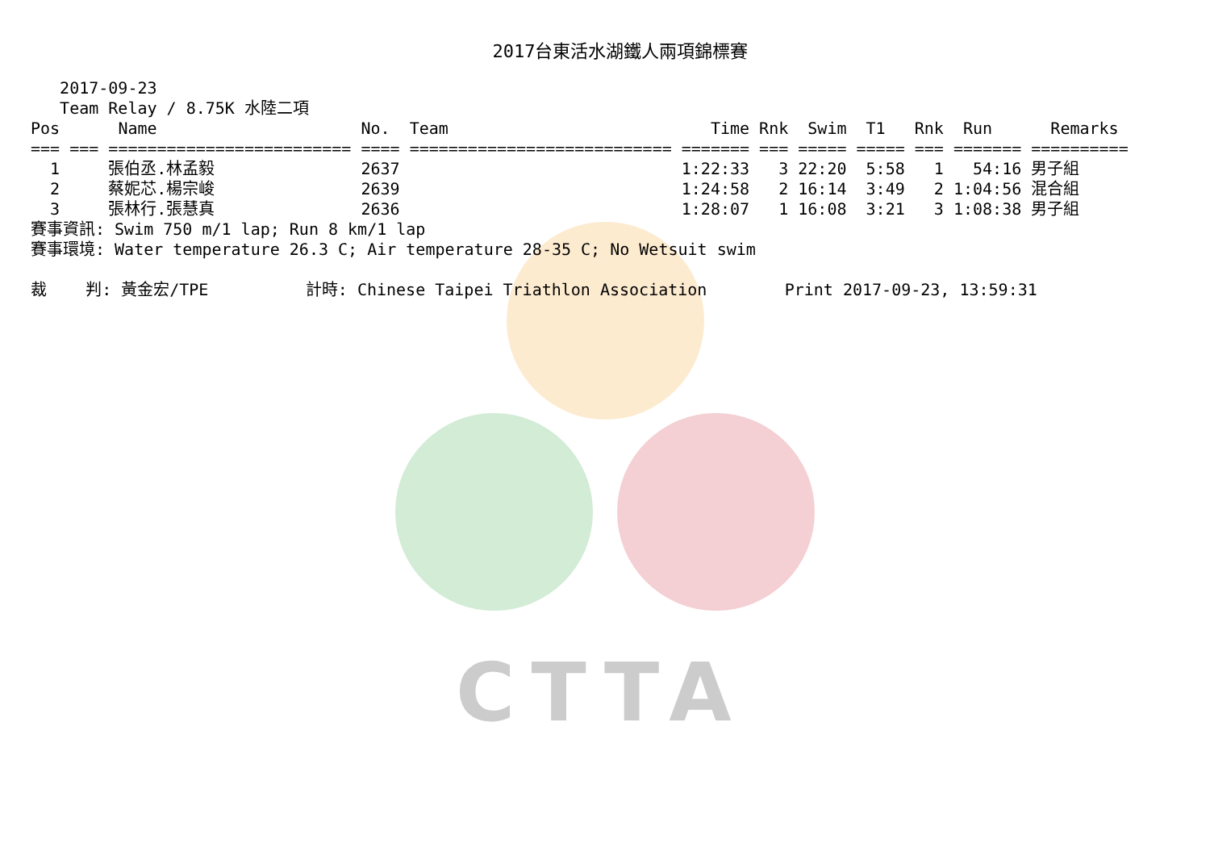CTTA
2017台東活水湖鐵人兩項錦標賽
   2017-09-23
   Team Relay / 8.75K 水陸二項
| Pos | Name | No. | Team | Time | Rnk | Swim | T1 | Rnk | Run | Remarks |
| --- | --- | --- | --- | --- | --- | --- | --- | --- | --- | --- |
| === | === ========================= | ==== | =========================== | ======= | === | ===== | ===== | === | ======= | ========== |
| 1 | 張伯丞.林孟毅 | 2637 | | 1:22:33 | 3 | 22:20 | 5:58 | 1 | 54:16 | 男子組 |
| 2 | 蔡妮芯.楊宗峻 | 2639 | | 1:24:58 | 2 | 16:14 | 3:49 | 2 | 1:04:56 | 混合組 |
| 3 | 張林行.張慧真 | 2636 | | 1:28:07 | 1 | 16:08 | 3:21 | 3 | 1:08:38 | 男子組 |
賽事資訊: Swim 750 m/1 lap; Run 8 km/1 lap
賽事環境: Water temperature 26.3 C; Air temperature 28-35 C; No Wetsuit swim

裁    判: 黃金宏/TPE          計時: Chinese Taipei Triathlon Association        Print 2017-09-23, 13:59:31